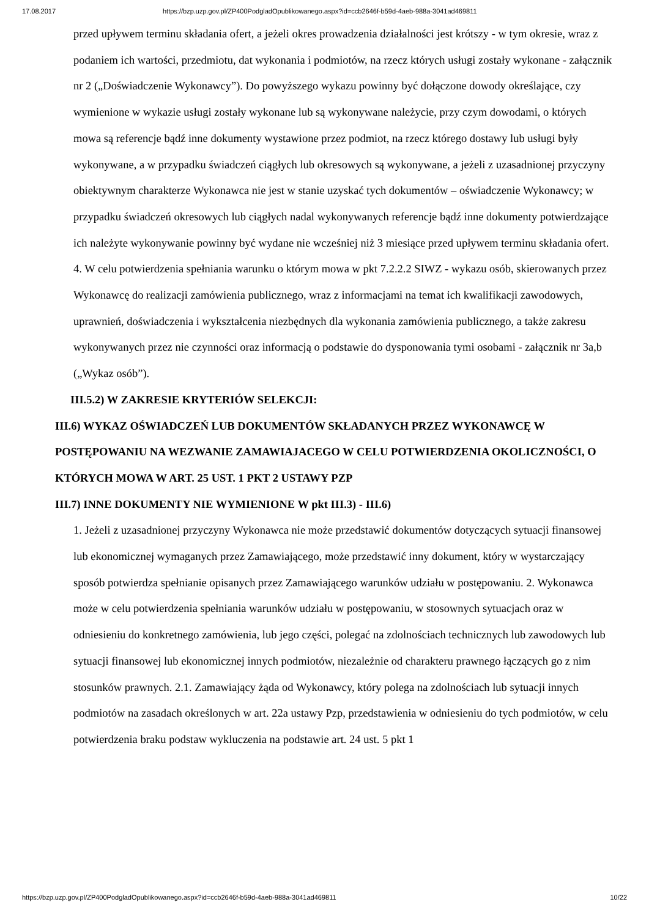17.08.2017 https://bzp.uzp.gov.pl/ZP400PodgladOpublikowanego.aspx?id=ccb2646f-b59d-4aeb-988a-3041ad469811
przed upływem terminu składania ofert, a jeżeli okres prowadzenia działalności jest krótszy - w tym okresie, wraz z podaniem ich wartości, przedmiotu, dat wykonania i podmiotów, na rzecz których usługi zostały wykonane - załącznik nr 2 („Doświadczenie Wykonawcy”). Do powyższego wykazu powinny być dołączone dowody określające, czy wymienione w wykazie usługi zostały wykonane lub są wykonywane należycie, przy czym dowodami, o których mowa są referencje bądź inne dokumenty wystawione przez podmiot, na rzecz którego dostawy lub usługi były wykonywane, a w przypadku świadczeń ciągłych lub okresowych są wykonywane, a jeżeli z uzasadnionej przyczyny obiektywnym charakterze Wykonawca nie jest w stanie uzyskać tych dokumentów – oświadczenie Wykonawcy; w przypadku świadczeń okresowych lub ciągłych nadal wykonywanych referencje bądź inne dokumenty potwierdzające ich należyte wykonywanie powinny być wydane nie wcześniej niż 3 miesiące przed upływem terminu składania ofert. 4. W celu potwierdzenia spełniania warunku o którym mowa w pkt 7.2.2.2 SIWZ - wykazu osób, skierowanych przez Wykonawcę do realizacji zamówienia publicznego, wraz z informacjami na temat ich kwalifikacji zawodowych, uprawnień, doświadczenia i wykształcenia niezbędnych dla wykonania zamówienia publicznego, a także zakresu wykonywanych przez nie czynności oraz informacją o podstawie do dysponowania tymi osobami - załącznik nr 3a,b („Wykaz osób”).
III.5.2) W ZAKRESIE KRYTERIÓW SELEKCJI:
III.6) WYKAZ OŚWIADCZEŃ LUB DOKUMENTÓW SKŁADANYCH PRZEZ WYKONAWCĘ W POSTĘPOWANIU NA WEZWANIE ZAMAWIAJACEGO W CELU POTWIERDZENIA OKOLICZNOŚCI, O KTÓRYCH MOWA W ART. 25 UST. 1 PKT 2 USTAWY PZP
III.7) INNE DOKUMENTY NIE WYMIENIONE W pkt III.3) - III.6)
1. Jeżeli z uzasadnionej przyczyny Wykonawca nie może przedstawić dokumentów dotyczących sytuacji finansowej lub ekonomicznej wymaganych przez Zamawiającego, może przedstawić inny dokument, który w wystarczający sposób potwierdza spełnianie opisanych przez Zamawiającego warunków udziału w postępowaniu. 2. Wykonawca może w celu potwierdzenia spełniania warunków udziału w postępowaniu, w stosownych sytuacjach oraz w odniesieniu do konkretnego zamówienia, lub jego części, polegać na zdolnościach technicznych lub zawodowych lub sytuacji finansowej lub ekonomicznej innych podmiotów, niezależnie od charakteru prawnego łączących go z nim stosunków prawnych. 2.1. Zamawiający żąda od Wykonawcy, który polega na zdolnościach lub sytuacji innych podmiotów na zasadach określonych w art. 22a ustawy Pzp, przedstawienia w odniesieniu do tych podmiotów, w celu potwierdzenia braku podstaw wykluczenia na podstawie art. 24 ust. 5 pkt 1
https://bzp.uzp.gov.pl/ZP400PodgladOpublikowanego.aspx?id=ccb2646f-b59d-4aeb-988a-3041ad469811 10/22